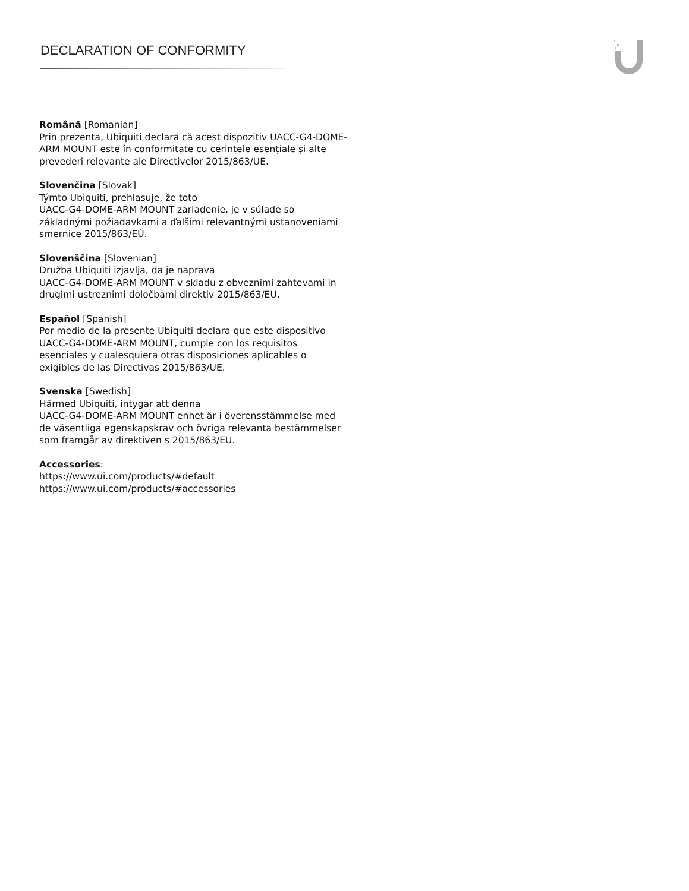DECLARATION OF CONFORMITY
Română [Romanian]
Prin prezenta, Ubiquiti declară că acest dispozitiv UACC-G4-DOME-ARM MOUNT este în conformitate cu cerințele esențiale și alte prevederi relevante ale Directivelor 2015/863/UE.
Slovenčina [Slovak]
Týmto Ubiquiti, prehlasuje, že toto
UACC-G4-DOME-ARM MOUNT zariadenie, je v súlade so základnými požiadavkami a ďalšími relevantnými ustanoveniami smernice 2015/863/EÚ.
Slovenščina [Slovenian]
Družba Ubiquiti izjavlja, da je naprava
UACC-G4-DOME-ARM MOUNT v skladu z obveznimi zahtevami in drugimi ustreznimi določbami direktiv 2015/863/EU.
Español [Spanish]
Por medio de la presente Ubiquiti declara que este dispositivo UACC-G4-DOME-ARM MOUNT, cumple con los requisitos esenciales y cualesquiera otras disposiciones aplicables o exigibles de las Directivas 2015/863/UE.
Svenska [Swedish]
Härmed Ubiquiti, intygar att denna
UACC-G4-DOME-ARM MOUNT enhet är i överensstämmelse med de väsentliga egenskapskrav och övriga relevanta bestämmelser som framgår av direktiven s 2015/863/EU.
Accessories:
https://www.ui.com/products/#default
https://www.ui.com/products/#accessories